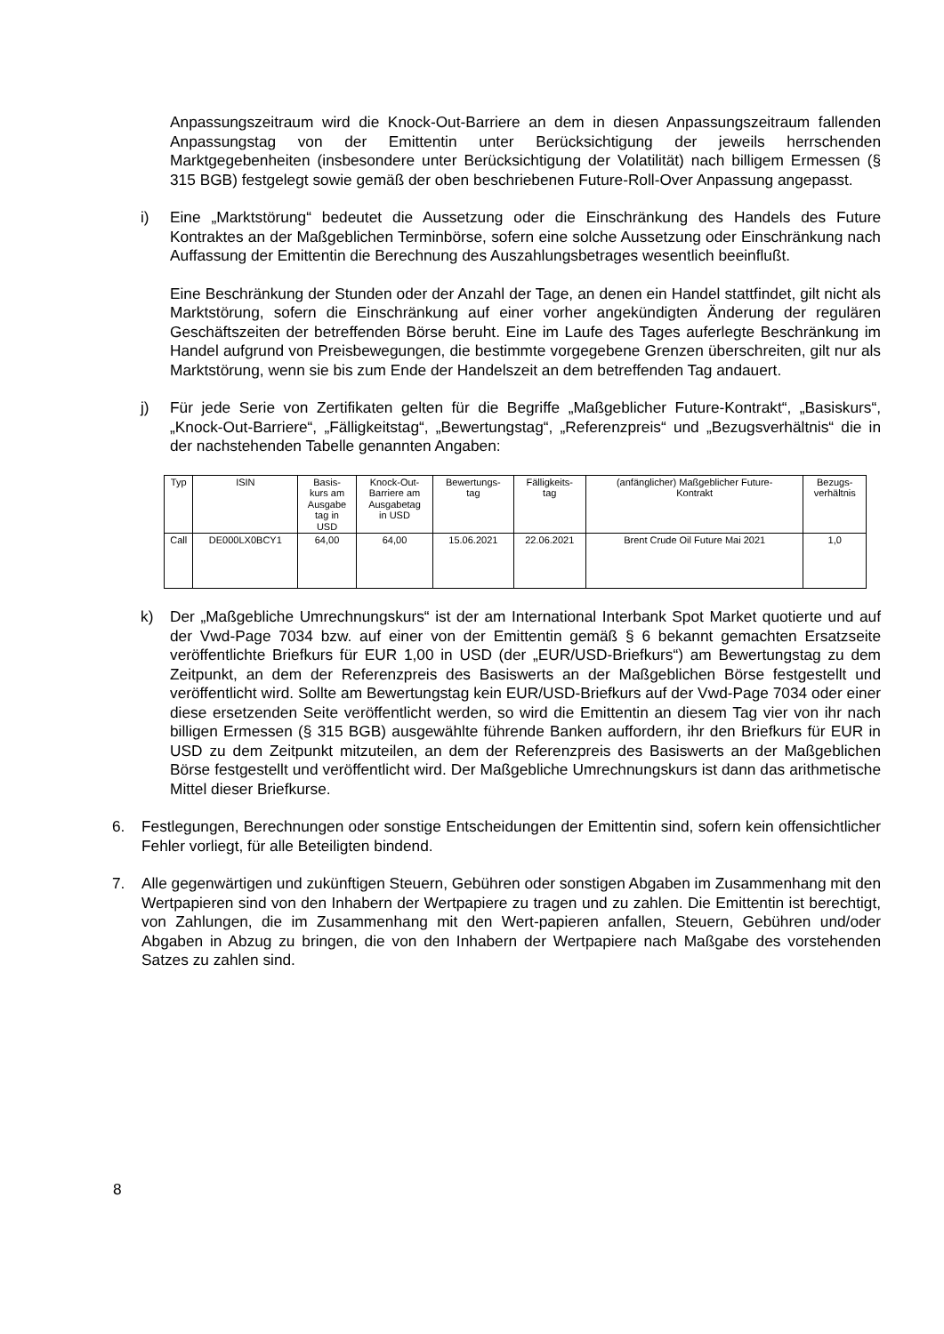Anpassungszeitraum wird die Knock-Out-Barriere an dem in diesen Anpassungszeitraum fallenden Anpassungstag von der Emittentin unter Berücksichtigung der jeweils herrschenden Marktgegebenheiten (insbesondere unter Berücksichtigung der Volatilität) nach billigem Ermessen (§ 315 BGB) festgelegt sowie gemäß der oben beschriebenen Future-Roll-Over Anpassung angepasst.
i) Eine „Marktstörung“ bedeutet die Aussetzung oder die Einschränkung des Handels des Future Kontraktes an der Maßgeblichen Terminbörse, sofern eine solche Aussetzung oder Einschränkung nach Auffassung der Emittentin die Berechnung des Auszahlungsbetrages wesentlich beeinflußt.
Eine Beschränkung der Stunden oder der Anzahl der Tage, an denen ein Handel stattfindet, gilt nicht als Marktstörung, sofern die Einschränkung auf einer vorher angekündigten Änderung der regulären Geschäftszeiten der betreffenden Börse beruht. Eine im Laufe des Tages auferlegte Beschränkung im Handel aufgrund von Preisbewegungen, die bestimmte vorgegebene Grenzen überschreiten, gilt nur als Marktstörung, wenn sie bis zum Ende der Handelszeit an dem betreffenden Tag andauert.
j) Für jede Serie von Zertifikaten gelten für die Begriffe „Maßgeblicher Future-Kontrakt“, „Basiskurs“, „Knock-Out-Barriere“, „Fälligkeitstag“, „Bewertungstag“, „Referenzpreis“ und „Bezugsverhältnis“ die in der nachstehenden Tabelle genannten Angaben:
| Typ | ISIN | Basis- kurs am Ausgabe tag in USD | Knock-Out- Barriere am Ausgabetag in USD | Bewertungs- tag | Fälligkeits- tag | (anfänglicher) Maßgeblicher Future- Kontrakt | Bezugs- verhältnis |
| --- | --- | --- | --- | --- | --- | --- | --- |
| Call | DE000LX0BCY1 | 64,00 | 64,00 | 15.06.2021 | 22.06.2021 | Brent Crude Oil Future Mai 2021 | 1,0 |
k) Der „Maßgebliche Umrechnungskurs“ ist der am International Interbank Spot Market quotierte und auf der Vwd-Page 7034 bzw. auf einer von der Emittentin gemäß § 6 bekannt gemachten Ersatzseite veröffentlichte Briefkurs für EUR 1,00 in USD (der „EUR/USD-Briefkurs“) am Bewertungstag zu dem Zeitpunkt, an dem der Referenzpreis des Basiswerts an der Maßgeblichen Börse festgestellt und veröffentlicht wird. Sollte am Bewertungstag kein EUR/USD-Briefkurs auf der Vwd-Page 7034 oder einer diese ersetzenden Seite veröffentlicht werden, so wird die Emittentin an diesem Tag vier von ihr nach billigen Ermessen (§ 315 BGB) ausgewählte führende Banken auffordern, ihr den Briefkurs für EUR in USD zu dem Zeitpunkt mitzuteilen, an dem der Referenzpreis des Basiswerts an der Maßgeblichen Börse festgestellt und veröffentlicht wird. Der Maßgebliche Umrechnungskurs ist dann das arithmetische Mittel dieser Briefkurse.
6. Festlegungen, Berechnungen oder sonstige Entscheidungen der Emittentin sind, sofern kein offensichtlicher Fehler vorliegt, für alle Beteiligten bindend.
7. Alle gegenwärtigen und zukünftigen Steuern, Gebühren oder sonstigen Abgaben im Zusammenhang mit den Wertpapieren sind von den Inhabern der Wertpapiere zu tragen und zu zahlen. Die Emittentin ist berechtigt, von Zahlungen, die im Zusammenhang mit den Wert-papieren anfallen, Steuern, Gebühren und/oder Abgaben in Abzug zu bringen, die von den Inhabern der Wertpapiere nach Maßgabe des vorstehenden Satzes zu zahlen sind.
8